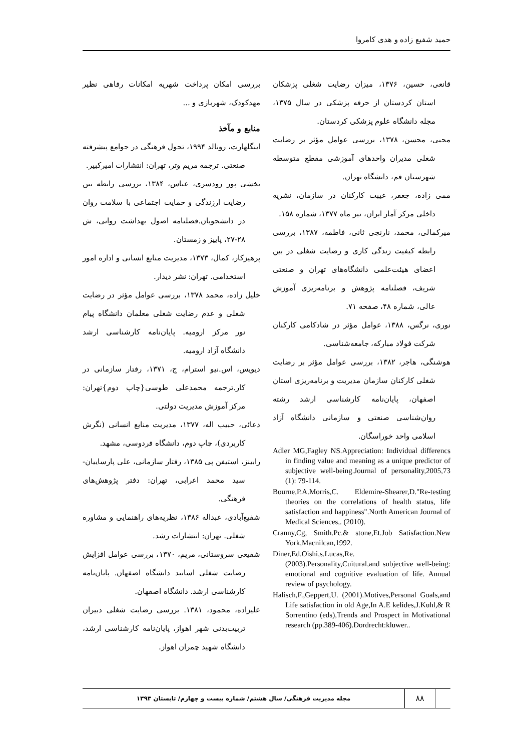حمید شفیع زاده و هدی کامروا
بررسی امکان پرداخت شهریه امکانات رفاهی نظیر مهدکودک، شهربازی و ...
منابع و مآخذ
اینگلهارت، رونالد ۱۹۹۴، تحول فرهنگی در جوامع پیشرفته صنعتی. ترجمه مریم وتر، تهران: انتشارات امیرکبیر.
بخشی پور رودسری، عباس، ۱۳۸۴، بررسی رابطه بین رضایت ارزندگی و حمایت اجتماعی با سلامت روان در دانشجویان.فصلنامه اصول بهداشت روانی، ش ۲۸-۲۷، پاییز و زمستان.
پرهیزکار، کمال، ۱۳۷۳، مدیریت منابع انسانی و اداره امور استخدامی. تهران: نشر دیدار.
خلیل زاده، محمد ۱۳۷۸، بررسی عوامل مؤثر در رضایت شغلی و عدم رضایت شغلی معلمان دانشگاه پیام نور مرکز ارومیه. پایان‌نامه کارشناسی ارشد دانشگاه آزاد ارومیه.
دیویس، اس.نیو استرام، ج، ۱۳۷۱، رفتار سازمانی در کار.ترجمه محمدعلی طوسی{چاپ دوم}تهران: مرکز آموزش مدیریت دولتی.
دعائی، حبیب اله، ۱۳۷۷، مدیریت منابع انسانی (نگرش کاربردی)، چاپ دوم، دانشگاه فردوسی، مشهد.
رابینز، استیفن پی ۱۳۸۵، رفتار سازمانی، علی پارساییان-سید محمد اعرابی، تهران: دفتر پژوهش‌های فرهنگی.
شفیع‌آبادی، عبداله ۱۳۸۶، نظریه‌های راهنمایی و مشاوره شغلی. تهران: انتشارات رشد.
شفیعی سروستانی، مریم، ۱۳۷۰، بررسی عوامل افزایش رضایت شغلی اساتید دانشگاه اصفهان. پایان‌نامه کارشناسی ارشد. دانشگاه اصفهان.
علیزاده، محمود، ۱۳۸۱. بررسی رضایت شغلی دبیران تربیت‌بدنی شهر اهواز، پایان‌نامه کارشناسی ارشد، دانشگاه شهید چمران اهواز.
قانعی، حسین، ۱۳۷۶، میزان رضایت شغلی پزشکان استان کردستان از حرفه پزشکی در سال ۱۳۷۵، مجله دانشگاه علوم پزشکی کردستان.
محبی، محسن، ۱۳۷۸، بررسی عوامل مؤثر بر رضایت شغلی مدیران واحدهای آموزشی مقطع متوسطه شهرستان قم، دانشگاه تهران.
ممی زاده، جعفر، غیبت کارکنان در سازمان، نشریه داخلی مرکز آمار ایران، تیر ماه ۱۳۷۷، شماره ۱۵۸.
میرکمالی، محمد، نارنجی ثانی، فاطمه، ۱۳۸۷، بررسی رابطه کیفیت زندگی کاری و رضایت شغلی در بین اعضای هیئت‌علمی دانشگاه‌های تهران و صنعتی شریف، فصلنامه پژوهش و برنامه‌ریزی آموزش عالی، شماره ۴۸، صفحه ۷۱.
نوری، نرگس، ۱۳۸۸، عوامل مؤثر در شادکامی کارکنان شرکت فولاد مبارکه، جامعه‌شناسی.
هوشنگی، هاجر، ۱۳۸۲، بررسی عوامل مؤثر بر رضایت شغلی کارکنان سازمان مدیریت و برنامه‌ریزی استان اصفهان، پایان‌نامه کارشناسی ارشد رشته روان‌شناسی صنعتی و سازمانی دانشگاه آزاد اسلامی واحد خوراسگان.
Adler MG,Fagley NS.Appreciation: Individual differencs in finding value and meaning as a unique predictor of subjective well-being.Journal of personality,2005,73 (1): 79-114.
Bourne,P.A.Morris,C. Eldemire-Shearer,D."Re-testing theories on the correlations of health status, life satisfaction and happiness".North American Journal of Medical Sciences,. (2010).
Cranny,Cg, Smith.Pc.& stone,Et.Job Satisfaction.New York,Macnilcan,1992.
Diner,Ed.Oishi,s.Lucas,Re. (2003).Personality,Cuitural,and subjective well-being: emotional and cognitive evaluation of life. Annual review of psychology.
Halisch,F.,Geppert,U. (2001).Motives,Personal Goals,and Life satisfaction in old Age,In A.E kelides,J.Kuhl,& R Sorrentino (eds),Trends and Prospect in Motivational research (pp.389-406).Dordrecht:kluwer..
۸۸
مجله مدیریت فرهنگی/ سال هشتم/ شماره بیست و چهارم/ تابستان ۱۳۹۳